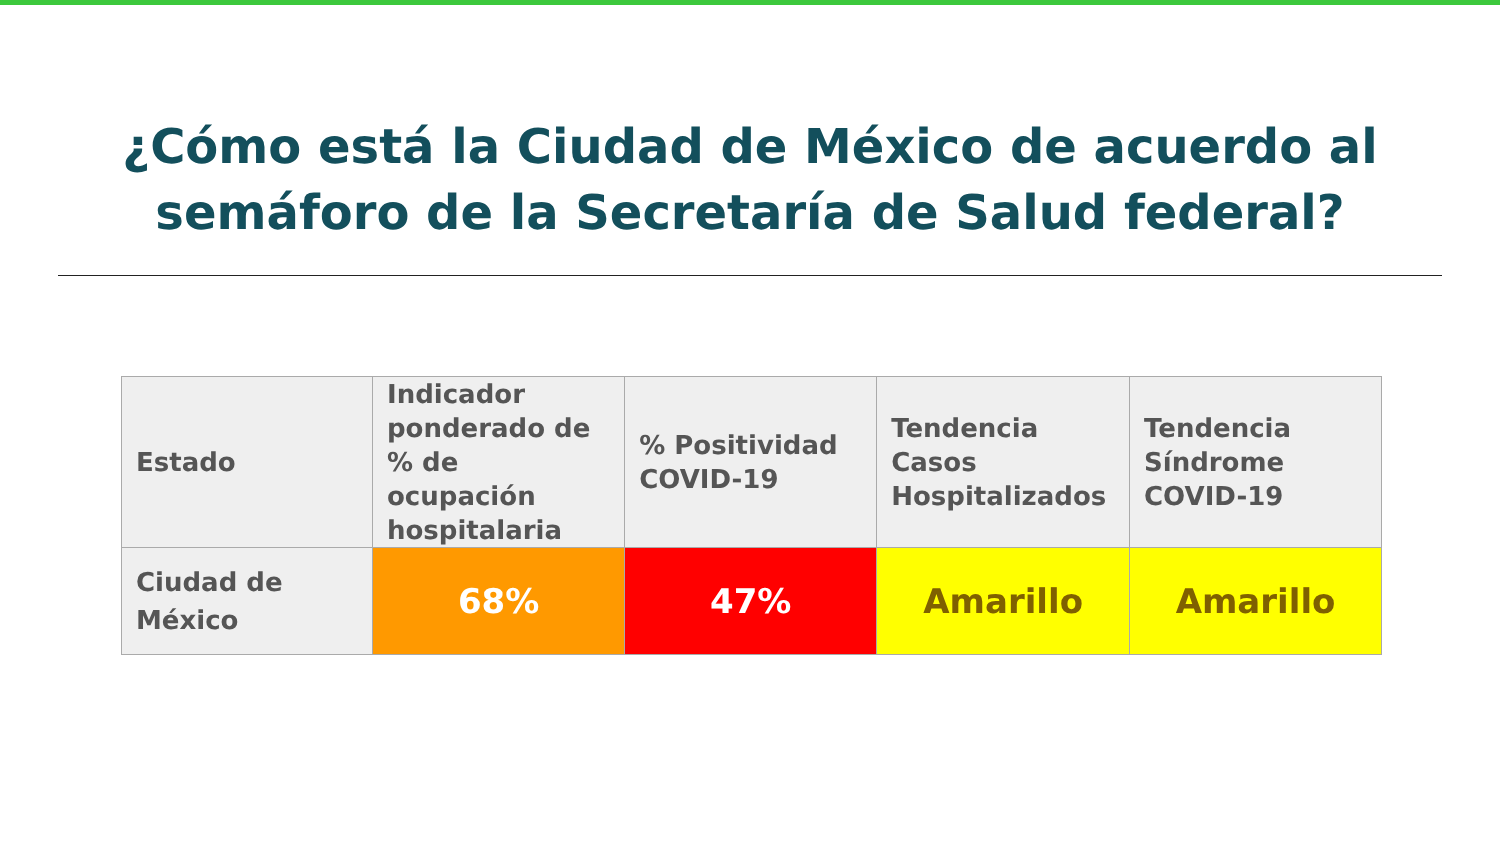¿Cómo está la Ciudad de México de acuerdo al
semáforo de la Secretaría de Salud federal?
| Estado | Indicador ponderado de % de ocupación hospitalaria | % Positividad COVID-19 | Tendencia Casos Hospitalizados | Tendencia Síndrome COVID-19 |
| --- | --- | --- | --- | --- |
| Ciudad de México | 68% | 47% | Amarillo | Amarillo |